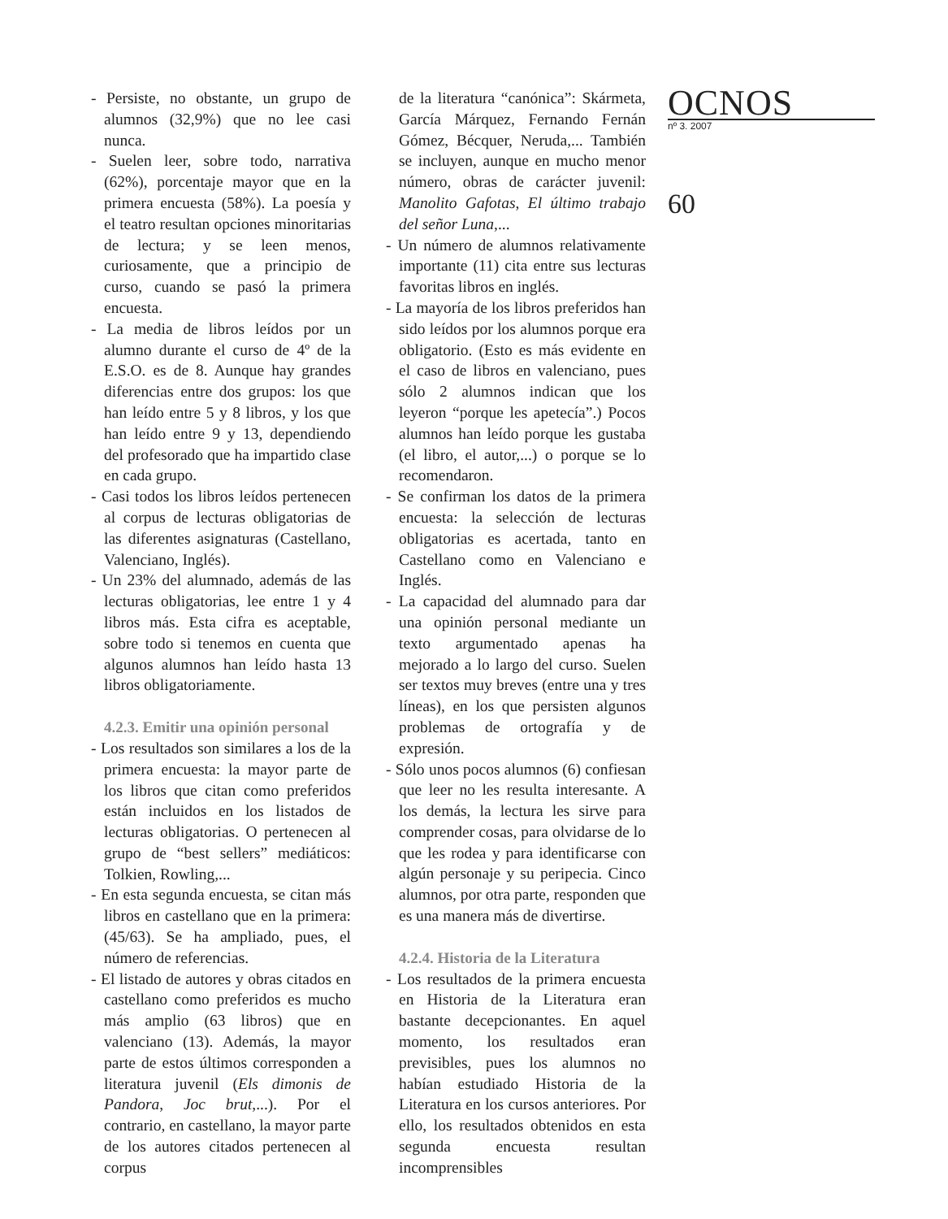- Persiste, no obstante, un grupo de alumnos (32,9%) que no lee casi nunca.
- Suelen leer, sobre todo, narrativa (62%), porcentaje mayor que en la primera encuesta (58%). La poesía y el teatro resultan opciones minoritarias de lectura; y se leen menos, curiosamente, que a principio de curso, cuando se pasó la primera encuesta.
- La media de libros leídos por un alumno durante el curso de 4º de la E.S.O. es de 8. Aunque hay grandes diferencias entre dos grupos: los que han leído entre 5 y 8 libros, y los que han leído entre 9 y 13, dependiendo del profesorado que ha impartido clase en cada grupo.
- Casi todos los libros leídos pertenecen al corpus de lecturas obligatorias de las diferentes asignaturas (Castellano, Valenciano, Inglés).
- Un 23% del alumnado, además de las lecturas obligatorias, lee entre 1 y 4 libros más. Esta cifra es aceptable, sobre todo si tenemos en cuenta que algunos alumnos han leído hasta 13 libros obligatoriamente.
4.2.3. Emitir una opinión personal
- Los resultados son similares a los de la primera encuesta: la mayor parte de los libros que citan como preferidos están incluidos en los listados de lecturas obligatorias. O pertenecen al grupo de “best sellers” mediáticos: Tolkien, Rowling,...
- En esta segunda encuesta, se citan más libros en castellano que en la primera: (45/63). Se ha ampliado, pues, el número de referencias.
- El listado de autores y obras citados en castellano como preferidos es mucho más amplio (63 libros) que en valenciano (13). Además, la mayor parte de estos últimos corresponden a literatura juvenil (Els dimonis de Pandora, Joc brut,...). Por el contrario, en castellano, la mayor parte de los autores citados pertenecen al corpus
de la literatura “canónica”: Skármeta, García Márquez, Fernando Fernán Gómez, Bécquer, Neruda,... También se incluyen, aunque en mucho menor número, obras de carácter juvenil: Manolito Gafotas, El último trabajo del señor Luna,...
- Un número de alumnos relativamente importante (11) cita entre sus lecturas favoritas libros en inglés.
- La mayoría de los libros preferidos han sido leídos por los alumnos porque era obligatorio. (Esto es más evidente en el caso de libros en valenciano, pues sólo 2 alumnos indican que los leyeron “porque les apetecía”.) Pocos alumnos han leído porque les gustaba (el libro, el autor,...) o porque se lo recomendaron.
- Se confirman los datos de la primera encuesta: la selección de lecturas obligatorias es acertada, tanto en Castellano como en Valenciano e Inglés.
- La capacidad del alumnado para dar una opinión personal mediante un texto argumentado apenas ha mejorado a lo largo del curso. Suelen ser textos muy breves (entre una y tres líneas), en los que persisten algunos problemas de ortografía y de expresión.
- Sólo unos pocos alumnos (6) confiesan que leer no les resulta interesante. A los demás, la lectura les sirve para comprender cosas, para olvidarse de lo que les rodea y para identificarse con algún personaje y su peripecia. Cinco alumnos, por otra parte, responden que es una manera más de divertirse.
4.2.4. Historia de la Literatura
- Los resultados de la primera encuesta en Historia de la Literatura eran bastante decepcionantes. En aquel momento, los resultados eran previsibles, pues los alumnos no habían estudiado Historia de la Literatura en los cursos anteriores. Por ello, los resultados obtenidos en esta segunda encuesta resultan incomprensibles
OCNOS
nº 3. 2007
60